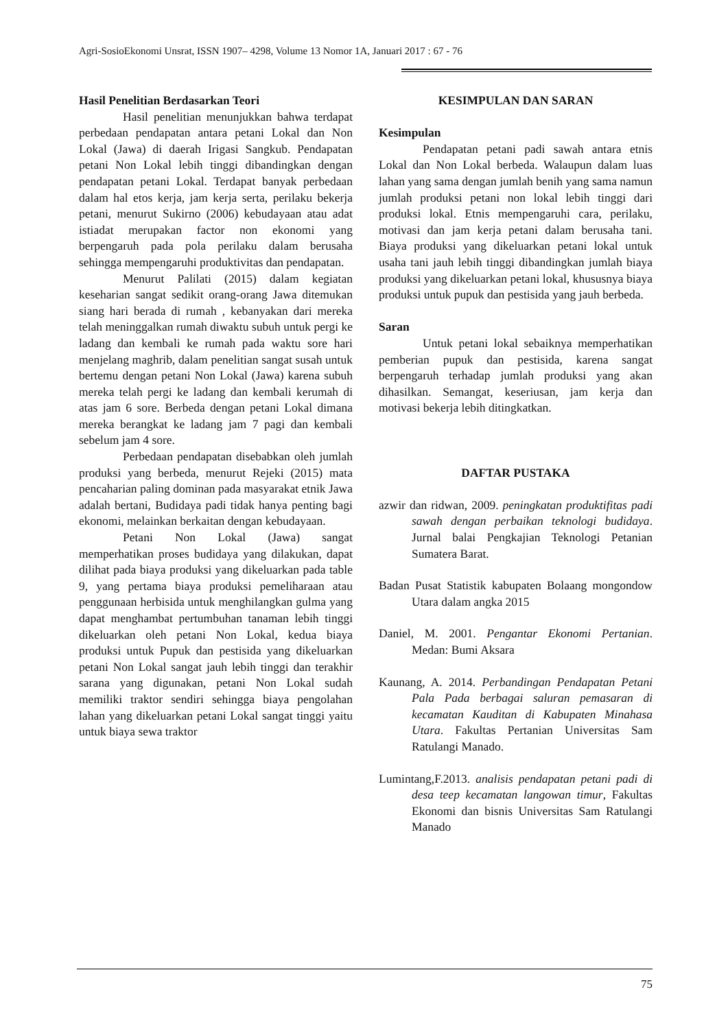Agri-SosioEkonomi Unsrat, ISSN 1907– 4298, Volume 13 Nomor 1A, Januari 2017 : 67 - 76
Hasil Penelitian Berdasarkan Teori
Hasil penelitian menunjukkan bahwa terdapat perbedaan pendapatan antara petani Lokal dan Non Lokal (Jawa) di daerah Irigasi Sangkub. Pendapatan petani Non Lokal lebih tinggi dibandingkan dengan pendapatan petani Lokal. Terdapat banyak perbedaan dalam hal etos kerja, jam kerja serta, perilaku bekerja petani, menurut Sukirno (2006) kebudayaan atau adat istiadat merupakan factor non ekonomi yang berpengaruh pada pola perilaku dalam berusaha sehingga mempengaruhi produktivitas dan pendapatan.
Menurut Palilati (2015) dalam kegiatan keseharian sangat sedikit orang-orang Jawa ditemukan siang hari berada di rumah , kebanyakan dari mereka telah meninggalkan rumah diwaktu subuh untuk pergi ke ladang dan kembali ke rumah pada waktu sore hari menjelang maghrib, dalam penelitian sangat susah untuk bertemu dengan petani Non Lokal (Jawa) karena subuh mereka telah pergi ke ladang dan kembali kerumah di atas jam 6 sore. Berbeda dengan petani Lokal dimana mereka berangkat ke ladang jam 7 pagi dan kembali sebelum jam 4 sore.
Perbedaan pendapatan disebabkan oleh jumlah produksi yang berbeda, menurut Rejeki (2015) mata pencaharian paling dominan pada masyarakat etnik Jawa adalah bertani, Budidaya padi tidak hanya penting bagi ekonomi, melainkan berkaitan dengan kebudayaan.
Petani Non Lokal (Jawa) sangat memperhatikan proses budidaya yang dilakukan, dapat dilihat pada biaya produksi yang dikeluarkan pada table 9, yang pertama biaya produksi pemeliharaan atau penggunaan herbisida untuk menghilangkan gulma yang dapat menghambat pertumbuhan tanaman lebih tinggi dikeluarkan oleh petani Non Lokal, kedua biaya produksi untuk Pupuk dan pestisida yang dikeluarkan petani Non Lokal sangat jauh lebih tinggi dan terakhir sarana yang digunakan, petani Non Lokal sudah memiliki traktor sendiri sehingga biaya pengolahan lahan yang dikeluarkan petani Lokal sangat tinggi yaitu untuk biaya sewa traktor
KESIMPULAN DAN SARAN
Kesimpulan
Pendapatan petani padi sawah antara etnis Lokal dan Non Lokal berbeda. Walaupun dalam luas lahan yang sama dengan jumlah benih yang sama namun jumlah produksi petani non lokal lebih tinggi dari produksi lokal. Etnis mempengaruhi cara, perilaku, motivasi dan jam kerja petani dalam berusaha tani. Biaya produksi yang dikeluarkan petani lokal untuk usaha tani jauh lebih tinggi dibandingkan jumlah biaya produksi yang dikeluarkan petani lokal, khususnya biaya produksi untuk pupuk dan pestisida yang jauh berbeda.
Saran
Untuk petani lokal sebaiknya memperhatikan pemberian pupuk dan pestisida, karena sangat berpengaruh terhadap jumlah produksi yang akan dihasilkan. Semangat, keseriusan, jam kerja dan motivasi bekerja lebih ditingkatkan.
DAFTAR PUSTAKA
azwir dan ridwan, 2009. peningkatan produktifitas padi sawah dengan perbaikan teknologi budidaya. Jurnal balai Pengkajian Teknologi Petanian Sumatera Barat.
Badan Pusat Statistik kabupaten Bolaang mongondow Utara dalam angka 2015
Daniel, M. 2001. Pengantar Ekonomi Pertanian. Medan: Bumi Aksara
Kaunang, A. 2014. Perbandingan Pendapatan Petani Pala Pada berbagai saluran pemasaran di kecamatan Kauditan di Kabupaten Minahasa Utara. Fakultas Pertanian Universitas Sam Ratulangi Manado.
Lumintang,F.2013. analisis pendapatan petani padi di desa teep kecamatan langowan timur, Fakultas Ekonomi dan bisnis Universitas Sam Ratulangi Manado
75